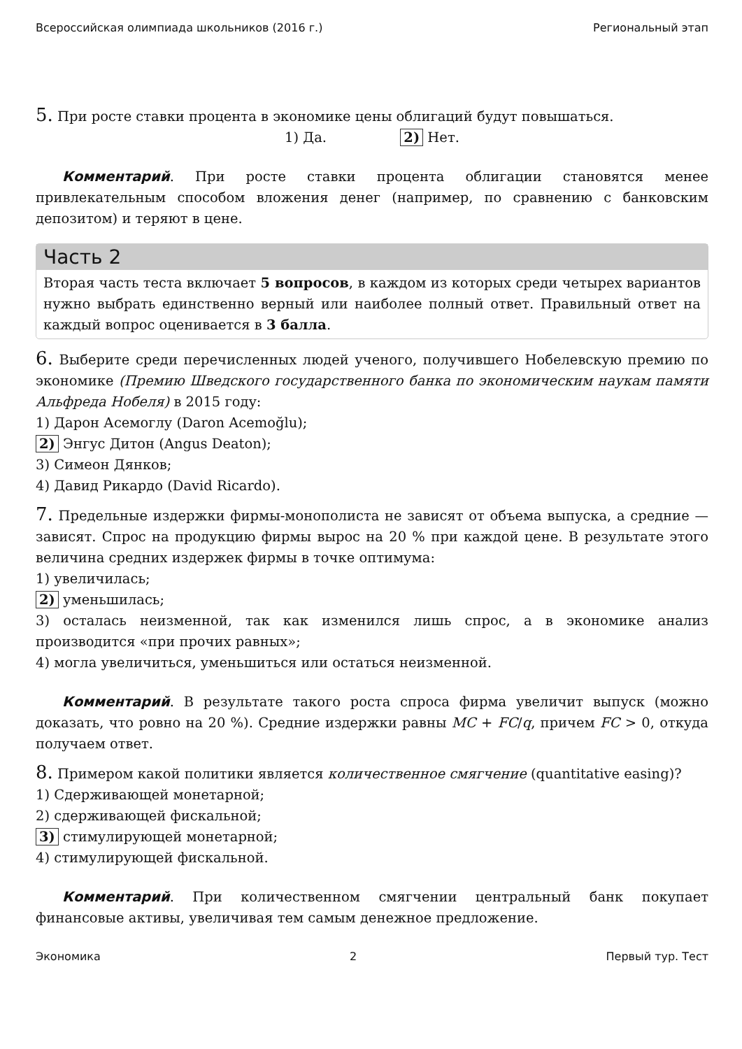Всероссийская олимпиада школьников (2016 г.) Региональный этап
5. При росте ставки процента в экономике цены облигаций будут повышаться.
1) Да. 2) Нет.
Комментарий. При росте ставки процента облигации становятся менее привлекательным способом вложения денег (например, по сравнению с банковским депозитом) и теряют в цене.
Часть 2
Вторая часть теста включает 5 вопросов, в каждом из которых среди четырех вариантов нужно выбрать единственно верный или наиболее полный ответ. Правильный ответ на каждый вопрос оценивается в 3 балла.
6. Выберите среди перечисленных людей ученого, получившего Нобелевскую премию по экономике (Премию Шведского государственного банка по экономическим наукам памяти Альфреда Нобеля) в 2015 году:
1) Дарон Асемоглу (Daron Acemoğlu);
2) Энгус Дитон (Angus Deaton);
3) Симеон Дянков;
4) Давид Рикардо (David Ricardo).
7. Предельные издержки фирмы-монополиста не зависят от объема выпуска, а средние — зависят. Спрос на продукцию фирмы вырос на 20 % при каждой цене. В результате этого величина средних издержек фирмы в точке оптимума:
1) увеличилась;
2) уменьшилась;
3) осталась неизменной, так как изменился лишь спрос, а в экономике анализ производится «при прочих равных»;
4) могла увеличиться, уменьшиться или остаться неизменной.
Комментарий. В результате такого роста спроса фирма увеличит выпуск (можно доказать, что ровно на 20 %). Средние издержки равны MC + FC/q, причем FC > 0, откуда получаем ответ.
8. Примером какой политики является количественное смягчение (quantitative easing)?
1) Сдерживающей монетарной;
2) сдерживающей фискальной;
3) стимулирующей монетарной;
4) стимулирующей фискальной.
Комментарий. При количественном смягчении центральный банк покупает финансовые активы, увеличивая тем самым денежное предложение.
Экономика 2 Первый тур. Тест